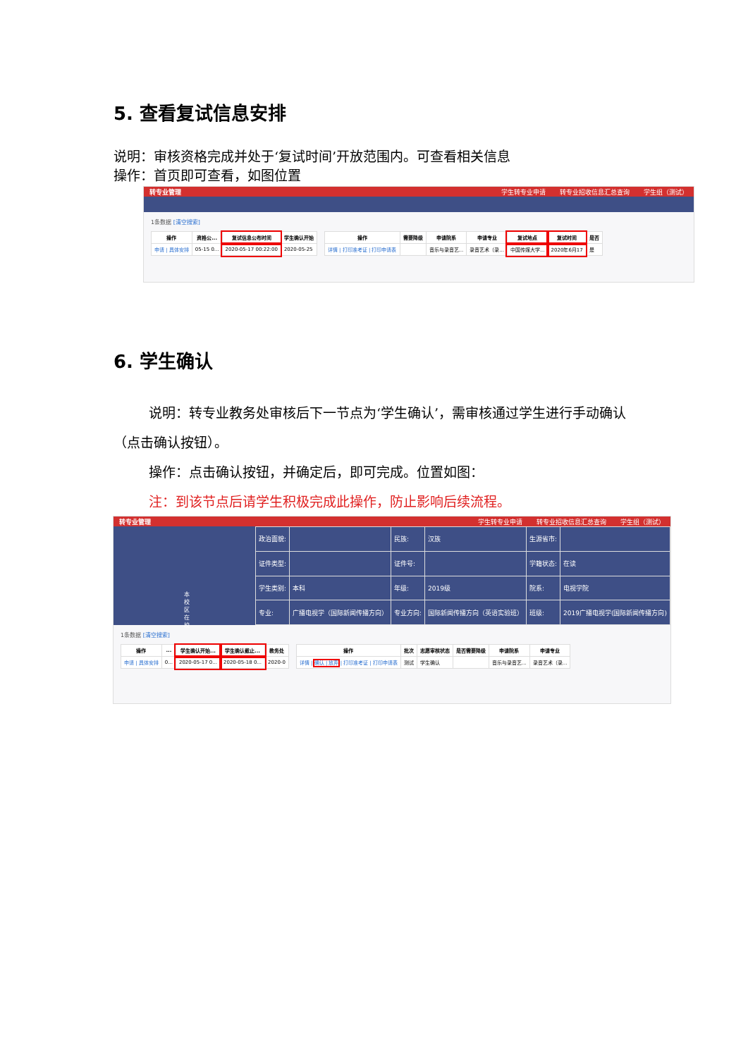5. 查看复试信息安排
说明：审核资格完成并处于‘复试时间’开放范围内。可查看相关信息
操作：首页即可查看，如图位置
转专业管理 学生转专业申请 转专业招收信息汇总查询 学生组（测试）
1条数据 [清空搜索]
| 操作 | 资格公... | 复试信息公布时间 | 学生确认开始 |
| --- | --- | --- | --- |
| 申请 / 具体安排 | 05-15 0... | 2020-05-17 00:22:00 | 2020-05-25 |
| 操作 | 需要降级 | 申请院系 | 申请专业 | 复试地点 | 复试时间 | 是否 |
| --- | --- | --- | --- | --- | --- | --- |
| 详情 / 打印准考证 / 打印申请表 | | 音乐与录音艺... | 录音艺术（录... | 中国传媒大学... | 2020年6月17 | 是 |
6. 学生确认
说明：转专业教务处审核后下一节点为‘学生确认’，需审核通过学生进行手动确认（点击确认按钮）。
操作：点击确认按钮，并确定后，即可完成。位置如图：
注：到该节点后请学生积极完成此操作，防止影响后续流程。
转专业管理 学生转专业申请 转专业招收信息汇总查询 学生组（测试）
本校区 在校
| 政治面貌: | | 民族: | 汉族 | 生源省市: | |
| 证件类型: | | 证件号: | | 学籍状态: | 在读 |
| 学生类别: | 本科 | 年级: | 2019级 | 院系: | 电视学院 |
| 专业: | 广播电视学（国际新闻传播方向） | 专业方向: | 国际新闻传播方向（英语实验班） | 班级: | 2019广播电视学(国际新闻传播方向) |
1条数据 [清空搜索]
| 操作 | ... | 学生确认开始... | 学生确认截止... | 教务处 |
| --- | --- | --- | --- | --- |
| 申请 / 具体安排 | 0... | 2020-05-17 0... | 2020-05-18 0... | 2020-0 |
| 操作 | 批次 | 志愿审核状态 | 是否需要降级 | 申请院系 | 申请专业 |
| --- | --- | --- | --- | --- | --- |
| 详情 / 确认 / 放弃 / 打印准考证 / 打印申请表 | 测试 | 学生确认 | | 音乐与录音艺... | 录音艺术（录... |